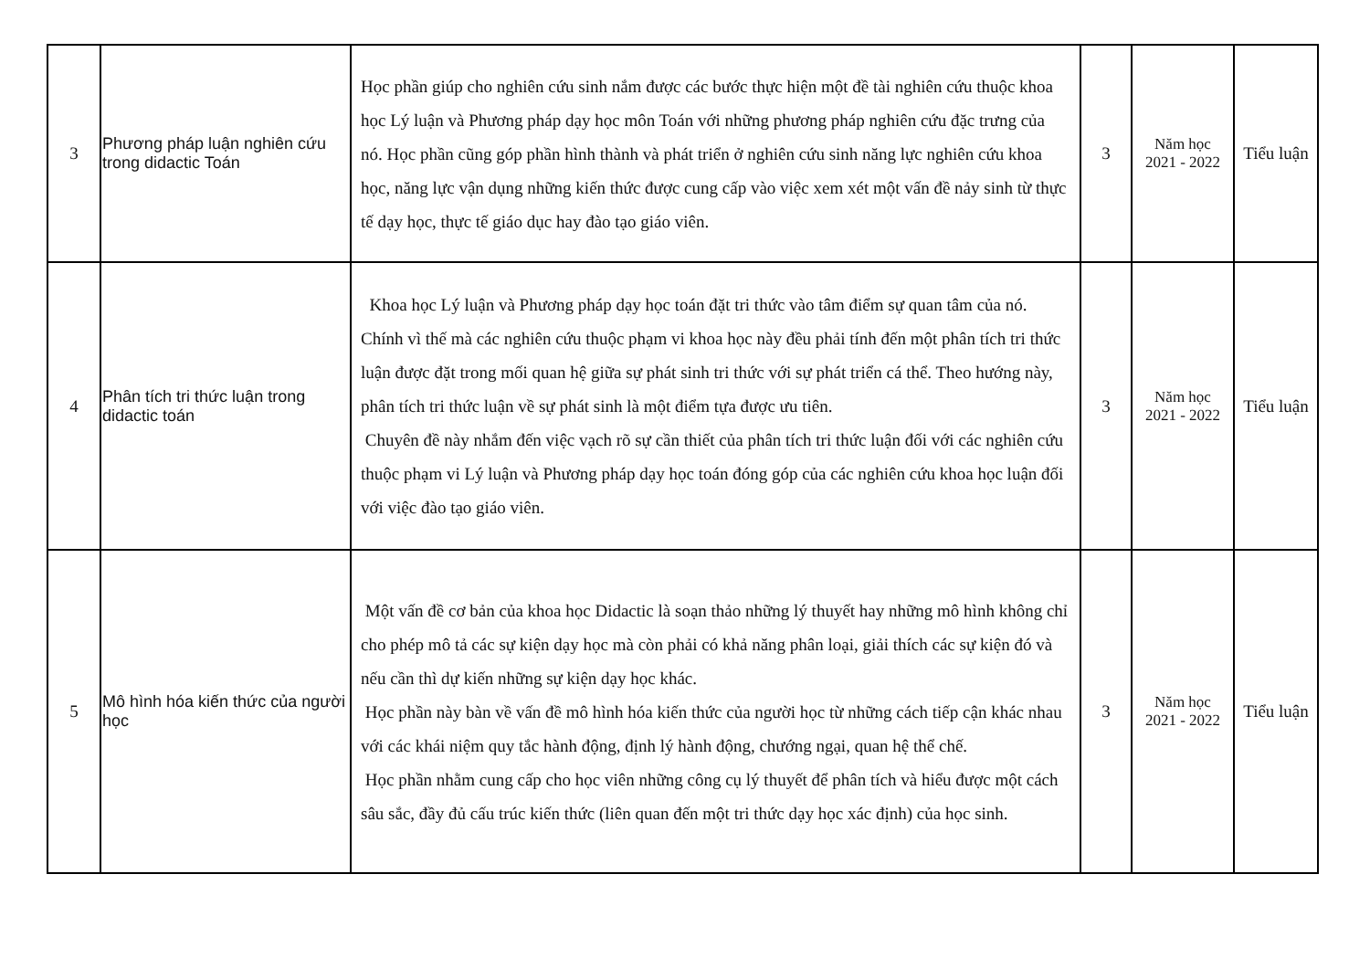| 3 | Phương pháp luận nghiên cứu trong didactic Toán | Học phần giúp cho nghiên cứu sinh nắm được các bước thực hiện một đề tài nghiên cứu thuộc khoa học Lý luận và Phương pháp dạy học môn Toán với những phương pháp nghiên cứu đặc trưng của nó. Học phần cũng góp phần hình thành và phát triển ở nghiên cứu sinh năng lực nghiên cứu khoa học, năng lực vận dụng những kiến thức được cung cấp vào việc xem xét một vấn đề nảy sinh từ thực tế dạy học, thực tế giáo dục hay đào tạo giáo viên. | 3 | Năm học 2021 - 2022 | Tiểu luận |
| 4 | Phân tích tri thức luận trong didactic toán | Khoa học Lý luận và Phương pháp dạy học toán đặt tri thức vào tâm điểm sự quan tâm của nó. Chính vì thế mà các nghiên cứu thuộc phạm vi khoa học này đều phải tính đến một phân tích tri thức luận được đặt trong mối quan hệ giữa sự phát sinh tri thức với sự phát triển cá thể. Theo hướng này, phân tích tri thức luận về sự phát sinh là một điểm tựa được ưu tiên. Chuyên đề này nhắm đến việc vạch rõ sự cần thiết của phân tích tri thức luận đối với các nghiên cứu thuộc phạm vi Lý luận và Phương pháp dạy học toán đóng góp của các nghiên cứu khoa học luận đối với việc đào tạo giáo viên. | 3 | Năm học 2021 - 2022 | Tiểu luận |
| 5 | Mô hình hóa kiến thức của người học | Một vấn đề cơ bản của khoa học Didactic là soạn thảo những lý thuyết hay những mô hình không chỉ cho phép mô tả các sự kiện dạy học mà còn phải có khả năng phân loại, giải thích các sự kiện đó và nếu cần thì dự kiến những sự kiện dạy học khác. Học phần này bàn về vấn đề mô hình hóa kiến thức của người học từ những cách tiếp cận khác nhau với các khái niệm quy tắc hành động, định lý hành động, chướng ngại, quan hệ thể chế. Học phần nhằm cung cấp cho học viên những công cụ lý thuyết để phân tích và hiểu được một cách sâu sắc, đầy đủ cấu trúc kiến thức (liên quan đến một tri thức dạy học xác định) của học sinh. | 3 | Năm học 2021 - 2022 | Tiểu luận |